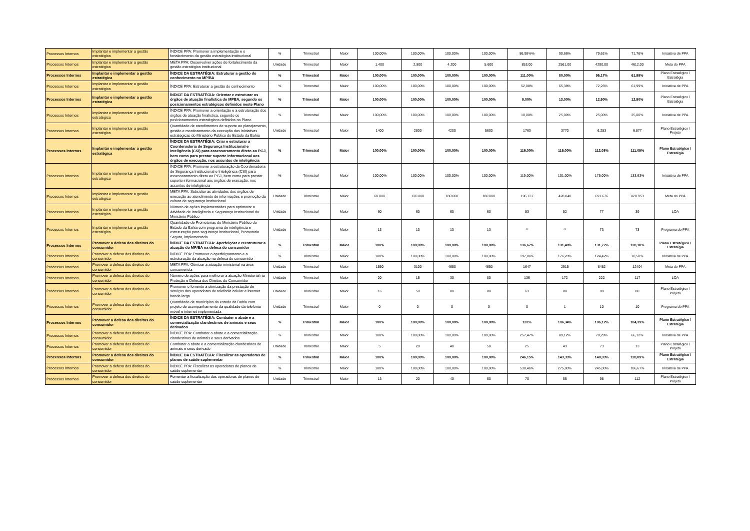| Processos Internos | Implantar e implementar a gestão estratégica | ÍNDICE PPA: Promover a implementação e o fortalecimento da gestão estratégica institucional | % | Trimestral | Maior | 100,00% | 100,00% | 100,00% | 100,00% | 86,98%% | 90,66% | 79,61% | 71,76% | Iniciativa de PPA |
| Processos Internos | Implantar e implementar a gestão estratégica | META PPA: Desenvolver ações de fortalecimento da gestão estratégica institucional | Unidade | Trimestral | Maior | 1.400 | 2.800 | 4.200 | 5.600 | 853,00 | 2561,00 | 4290,00 | 4612,00 | Meta do PPA |
| Processos Internos | Implantar e implementar a gestão estratégica | ÍNDICE DA ESTRATÉGIA: Estruturar a gestão do conhecimento no MP/BA | % | Trimestral | Maior | 100,00% | 100,00% | 100,00% | 100,00% | 111,00% | 80,00% | 96,17% | 61,99% | Plano Estratégico / Estratégia |
| Processos Internos | Implantar e implementar a gestão estratégica | ÍNDICE PPA: Estruturar a gestão do conhecimento | % | Trimestral | Maior | 100,00% | 100,00% | 100,00% | 100,00% | 52,08% | 65,38% | 72,26% | 61,99% | Iniciativa de PPA |
| Processos Internos | Implantar e implementar a gestão estratégica | ÍNDICE DA ESTRATÉGIA: Orientar e estruturar os órgãos de atuação finalística do MPBA, segundo os posicionamentos estratégicos definidos neste Plano | % | Trimestral | Maior | 100,00% | 100,00% | 100,00% | 100,00% | 5,00% | 13,00% | 12,50% | 12,50% | Plano Estratégico / Estratégia |
| Processos Internos | Implantar e implementar a gestão estratégica | ÍNDICE PPA: Promover a orientação e a estruturação dos órgãos de atuação finalística, segundo os posicionamentos estratégicos definidos no Plano | % | Trimestral | Maior | 100,00% | 100,00% | 100,00% | 100,00% | 10,00% | 25,00% | 25,00% | 25,00% | Iniciativa de PPA |
| Processos Internos | Implantar e implementar a gestão estratégica | Quantidade de atendimentos de suporte ao planejamento, gestão e monitoramento da execução das iniciativas estratégicas do Ministério Público do Estado da Bahia | Unidade | Trimestral | Maior | 1400 | 2800 | 4200 | 5600 | 1763 | 3770 | 6.253 | 6.877 | Plano Estratégico / Projeto |
| Processos Internos | Implantar e implementar a gestão estratégica | ÍNDICE DA ESTRATÉGIA: Criar e estruturar a Coordenadoria de Segurança Institucional e Inteligência (CSI) para assessoramento direto ao PGJ, bem como para prestar suporte informacional aos órgãos de execução, nos assuntos de inteligência | % | Trimestral | Maior | 100,00% | 100,00% | 100,00% | 100,00% | 116,00% | 116,00% | 112,08% | 111,09% | Plano Estratégico / Estratégia |
| Processos Internos | Implantar e implementar a gestão estratégica | ÍNDICE PPA: Promover a estruturação da Coordenadoria de Segurança Institucional e Inteligência (CSI) para assessoramento direto ao PGJ, bem como para prestar suporte informacional aos órgãos de execução, nos assuntos de inteligência | % | Trimestral | Maior | 100,00% | 100,00% | 100,00% | 100,00% | 119,00% | 101,00% | 175,00% | 133,63% | Iniciativa de PPA |
| Processos Internos | Implantar e implementar a gestão estratégica | META PPA: Subsidiar as atividades dos órgãos de execução ao atendimento de informações e promoção da cultura de segurança institucional | Unidade | Trimestral | Maior | 60.000 | 120.000 | 180.000 | 180.000 | 196.737 | 428.848 | 691.676 | 820.953 | Meta do PPA |
| Processos Internos | Implantar e implementar a gestão estratégica | Número de ações implementadas para aprimorar a Atividade de Inteligência e Segurança Institucional do Ministério Público | Unidade | Trimestral | Maior | 60 | 60 | 60 | 60 | 53 | 52 | 77 | 39 | LOA |
| Processos Internos | Implantar e implementar a gestão estratégica | Quantidade de Promotorias do Ministério Público do Estado da Bahia com programa de inteligência e estruturação para segurança institucional, Promotoria Segura, implementado | Unidade | Trimestral | Maior | 13 | 13 | 13 | 13 | ** | ** | 73 | 73 | Programa do PPA |
| Processos Internos | Promover a defesa dos direitos do consumidor | ÍNDICE DA ESTRATÉGIA: Aperfeiçoar e reestruturar a atuação do MP/BA na defesa do consumidor | % | Trimestral | Maior | 100% | 100,00% | 100,00% | 100,00% | 136,67% | 131,48% | 131,77% | 128,18% | Plano Estratégico / Estratégia |
| Processos Internos | Promover a defesa dos direitos do consumidor | ÍNDICE PPA: Promover o aperfeiçoamento e a estruturação da atuação na defesa do consumidor | % | Trimestral | Maior | 100% | 100,00% | 100,00% | 100,00% | 197,86% | 176,28% | 124,42% | 70,58% | Iniciativa de PPA |
| Processos Internos | Promover a defesa dos direitos do consumidor | META PPA: Otimizar a atuação ministerial na área consumerista | Unidade | Trimestral | Maior | 1550 | 3100 | 4650 | 4650 | 1647 | 2915 | 8482 | 12404 | Meta do PPA |
| Processos Internos | Promover a defesa dos direitos do consumidor | Número de ações para melhorar a atuação Ministerial na Proteção e Defesa dos Direitos do Consumidor | Unidade | Trimestral | Maior | 20 | 15 | 30 | 80 | 136 | 172 | 222 | 117 | LOA |
| Processos Internos | Promover a defesa dos direitos do consumidor | Promover o fomento a otimização da prestação de serviços das operadoras de telefonia celular e internet banda larga | Unidade | Trimestral | Maior | 16 | 50 | 80 | 80 | 63 | 80 | 80 | 80 | Plano Estratégico / Projeto |
| Processos Internos | Promover a defesa dos direitos do consumidor | Quantidade de municípios do estado da Bahia com projeto de acompanhamento da qualidade da telefonia móvel e internet implementada | Unidade | Trimestral | Maior | 0 | 0 | 0 | 0 | 0 | 1 | 10 | 10 | Programa do PPA |
| Processos Internos | Promover a defesa dos direitos do consumidor | ÍNDICE DA ESTRATÉGIA: Combater o abate e a comercialização clandestinos de animais e seus derivados | % | Trimestral | Maior | 100% | 100,00% | 100,00% | 100,00% | 132% | 106,34% | 106,12% | 104,39% | Plano Estratégico / Estratégia |
| Processos Internos | Promover a defesa dos direitos do consumidor | ÍNDICE PPA: Combater o abate e a comercialização clandestinos de animais e seus derivados | % | Trimestral | Maior | 100% | 100,00% | 100,00% | 100,00% | 257,47% | 89,12% | 78,29% | 66,12% | Iniciativa de PPA |
| Processos Internos | Promover a defesa dos direitos do consumidor | Combater o abate e a comercialização clandestinos de animais e seus derivado | Unidade | Trimestral | Maior | 5 | 20 | 40 | 50 | 25 | 43 | 73 | 73 | Plano Estratégico / Projeto |
| Processos Internos | Promover a defesa dos direitos do consumidor | ÍNDICE DA ESTRATÉGIA: Fiscalizar as operadoras de planos de saúde suplementar | % | Trimestral | Maior | 100% | 100,00% | 100,00% | 100,00% | 246,15% | 143,33% | 148,33% | 128,89% | Plano Estratégico / Estratégia |
| Processos Internos | Promover a defesa dos direitos do consumidor | ÍNDICE PPA: Fiscalizar as operadoras de planos de saúde suplementar | % | Trimestral | Maior | 100% | 100,00% | 100,00% | 100,00% | 538,46% | 275,00% | 245,00% | 186,67% | Iniciativa de PPA |
| Processos Internos | Promover a defesa dos direitos do consumidor | Fomentar a fiscalização das operadoras de planos de saúde suplementar | Unidade | Trimestral | Maior | 13 | 20 | 40 | 60 | 70 | 55 | 98 | 112 | Plano Estratégico / Projeto |